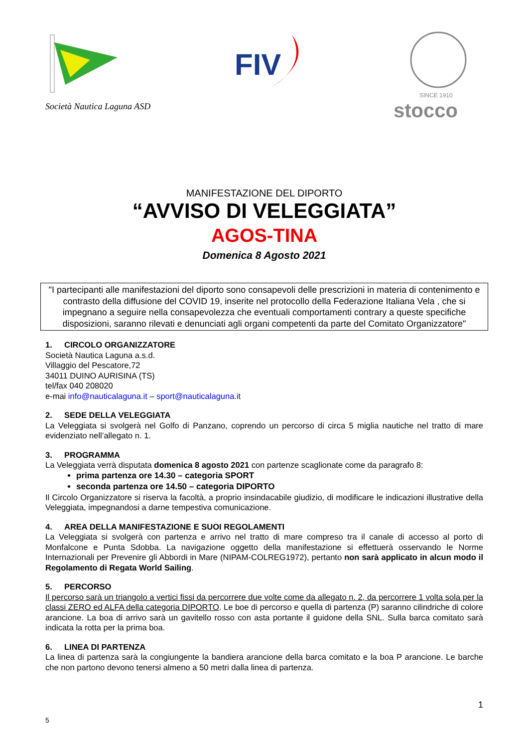Società Nautica Laguna ASD
FIV
SINCE 1910
stocco
MANIFESTAZIONE DEL DIPORTO
“AVVISO DI VELEGGIATA”
AGOS-TINA
Domenica 8 Agosto 2021
"I partecipanti alle manifestazioni del diporto sono consapevoli delle prescrizioni in materia di contenimento e contrasto della diffusione del COVID 19, inserite nel protocollo della Federazione Italiana Vela , che si impegnano a seguire nella consapevolezza che eventuali comportamenti contrary a queste specifiche disposizioni, saranno rilevati e denunciati agli organi competenti da parte del Comitato Organizzatore"
1. CIRCOLO ORGANIZZATORE
Società Nautica Laguna a.s.d.
Villaggio del Pescatore,72
34011 DUINO AURISINA (TS)
tel/fax 040 208020
e-mai info@nauticalaguna.it – sport@nauticalaguna.it
2. SEDE DELLA VELEGGIATA
La Veleggiata si svolgerà nel Golfo di Panzano, coprendo un percorso di circa 5 miglia nautiche nel tratto di mare evidenziato nell’allegato n. 1.
3. PROGRAMMA
La Veleggiata verrà disputata domenica 8 agosto 2021 con partenze scaglionate come da paragrafo 8:
prima partenza ore 14.30 – categoria SPORT
seconda partenza ore 14.50 – categoria DIPORTO
Il Circolo Organizzatore si riserva la facoltà, a proprio insindacabile giudizio, di modificare le indicazioni illustrative della Veleggiata, impegnandosi a darne tempestiva comunicazione.
4. AREA DELLA MANIFESTAZIONE E SUOI REGOLAMENTI
La Veleggiata si svolgerà con partenza e arrivo nel tratto di mare compreso tra il canale di accesso al porto di Monfalcone e Punta Sdobba. La navigazione oggetto della manifestazione si effettuerà osservando le Norme Internazionali per Prevenire gli Abbordi in Mare (NIPAM-COLREG1972), pertanto non sarà applicato in alcun modo il Regolamento di Regata World Sailing.
5. PERCORSO
Il percorso sarà un triangolo a vertici fissi da percorrere due volte come da allegato n. 2, da percorrere 1 volta sola per la classi ZERO ed ALFA della categoria DIPORTO. Le boe di percorso e quella di partenza (P) saranno cilindriche di colore arancione. La boa di arrivo sarà un gavitello rosso con asta portante il guidone della SNL. Sulla barca comitato sarà indicata la rotta per la prima boa.
6. LINEA DI PARTENZA
La linea di partenza sarà la congiungente la bandiera arancione della barca comitato e la boa P arancione. Le barche che non partono devono tenersi almeno a 50 metri dalla linea di partenza.
1
5